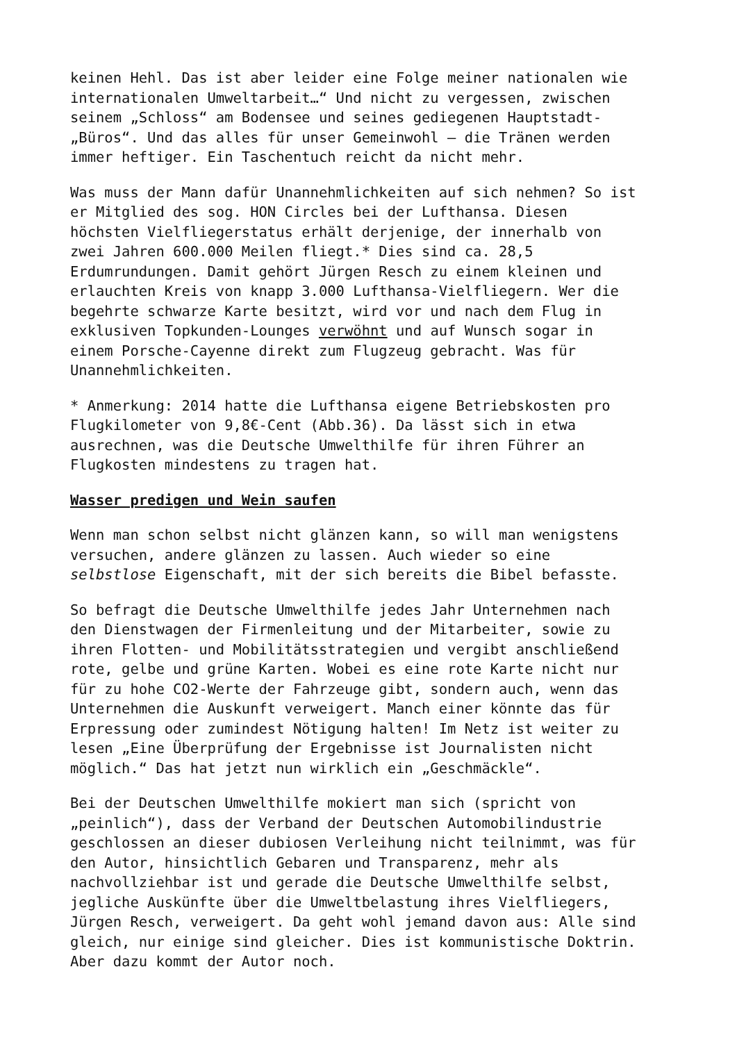keinen Hehl. Das ist aber leider eine Folge meiner nationalen wie internationalen Umweltarbeit…“ Und nicht zu vergessen, zwischen seinem „Schloss“ am Bodensee und seines gediegenen Hauptstadt- „Büros“. Und das alles für unser Gemeinwohl – die Tränen werden immer heftiger. Ein Taschentuch reicht da nicht mehr.
Was muss der Mann dafür Unannehmlichkeiten auf sich nehmen? So ist er Mitglied des sog. HON Circles bei der Lufthansa. Diesen höchsten Vielfliegerstatus erhält derjenige, der innerhalb von zwei Jahren 600.000 Meilen fliegt.* Dies sind ca. 28,5 Erdumrundungen. Damit gehört Jürgen Resch zu einem kleinen und erlauchten Kreis von knapp 3.000 Lufthansa-Vielfliegern. Wer die begehrte schwarze Karte besitzt, wird vor und nach dem Flug in exklusiven Topkunden-Lounges verwöhnt und auf Wunsch sogar in einem Porsche-Cayenne direkt zum Flugzeug gebracht. Was für Unannehmlichkeiten.
* Anmerkung: 2014 hatte die Lufthansa eigene Betriebskosten pro Flugkilometer von 9,8€-Cent (Abb.36). Da lässt sich in etwa ausrechnen, was die Deutsche Umwelthilfe für ihren Führer an Flugkosten mindestens zu tragen hat.
Wasser predigen und Wein saufen
Wenn man schon selbst nicht glänzen kann, so will man wenigstens versuchen, andere glänzen zu lassen. Auch wieder so eine selbstlose Eigenschaft, mit der sich bereits die Bibel befasste.
So befragt die Deutsche Umwelthilfe jedes Jahr Unternehmen nach den Dienstwagen der Firmenleitung und der Mitarbeiter, sowie zu ihren Flotten- und Mobilitätsstrategien und vergibt anschließend rote, gelbe und grüne Karten. Wobei es eine rote Karte nicht nur für zu hohe CO2-Werte der Fahrzeuge gibt, sondern auch, wenn das Unternehmen die Auskunft verweigert. Manch einer könnte das für Erpressung oder zumindest Nötigung halten! Im Netz ist weiter zu lesen „Eine Überprüfung der Ergebnisse ist Journalisten nicht möglich.“ Das hat jetzt nun wirklich ein „Geschmäckle“.
Bei der Deutschen Umwelthilfe mokiert man sich (spricht von „peinlich“), dass der Verband der Deutschen Automobilindustrie geschlossen an dieser dubiosen Verleihung nicht teilnimmt, was für den Autor, hinsichtlich Gebaren und Transparenz, mehr als nachvollziehbar ist und gerade die Deutsche Umwelthilfe selbst, jegliche Auskünfte über die Umweltbelastung ihres Vielfliegers, Jürgen Resch, verweigert. Da geht wohl jemand davon aus: Alle sind gleich, nur einige sind gleicher. Dies ist kommunistische Doktrin. Aber dazu kommt der Autor noch.